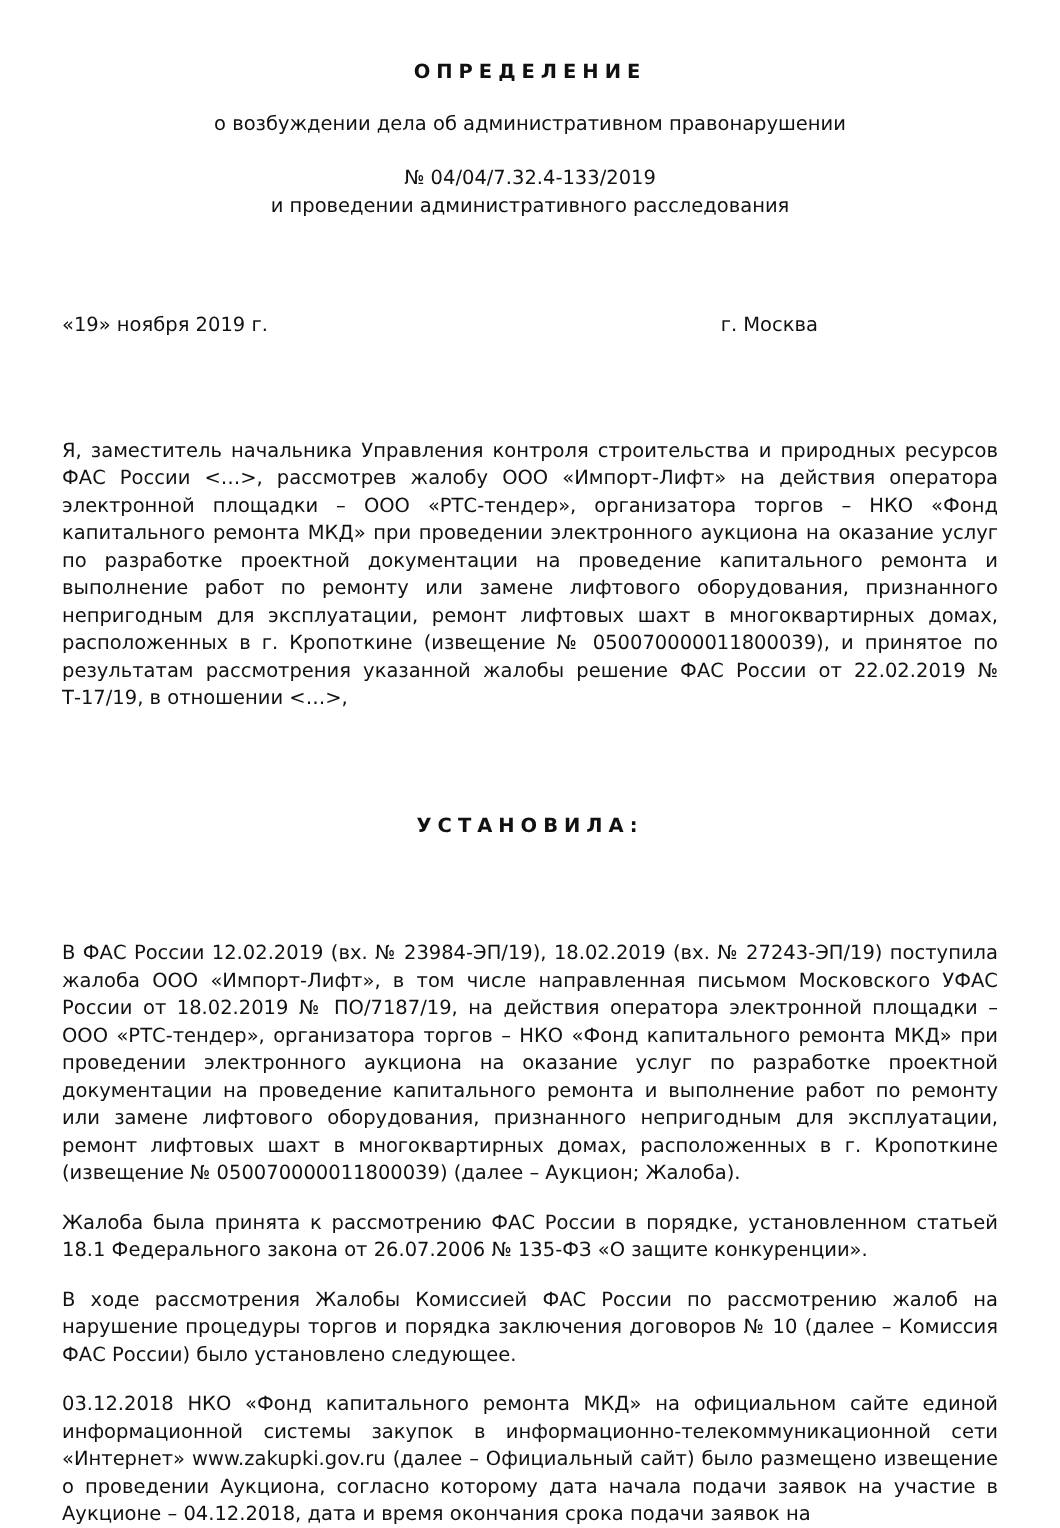ОПРЕДЕЛЕНИЕ
о возбуждении дела об административном правонарушении
№ 04/04/7.32.4-133/2019
и проведении административного расследования
«19» ноября 2019 г. г. Москва
Я, заместитель начальника Управления контроля строительства и природных ресурсов ФАС России <…>, рассмотрев жалобу ООО «Импорт-Лифт» на действия оператора электронной площадки – ООО «РТС-тендер», организатора торгов – НКО «Фонд капитального ремонта МКД» при проведении электронного аукциона на оказание услуг по разработке проектной документации на проведение капитального ремонта и выполнение работ по ремонту или замене лифтового оборудования, признанного непригодным для эксплуатации, ремонт лифтовых шахт в многоквартирных домах, расположенных в г. Кропоткине (извещение № 050070000011800039), и принятое по результатам рассмотрения указанной жалобы решение ФАС России от 22.02.2019 № Т-17/19, в отношении <…>,
УСТАНОВИЛА:
В ФАС России 12.02.2019 (вх. № 23984-ЭП/19), 18.02.2019 (вх. № 27243-ЭП/19) поступила жалоба ООО «Импорт-Лифт», в том числе направленная письмом Московского УФАС России от 18.02.2019 № ПО/7187/19, на действия оператора электронной площадки – ООО «РТС-тендер», организатора торгов – НКО «Фонд капитального ремонта МКД» при проведении электронного аукциона на оказание услуг по разработке проектной документации на проведение капитального ремонта и выполнение работ по ремонту или замене лифтового оборудования, признанного непригодным для эксплуатации, ремонт лифтовых шахт в многоквартирных домах, расположенных в г. Кропоткине (извещение № 050070000011800039) (далее – Аукцион; Жалоба).
Жалоба была принята к рассмотрению ФАС России в порядке, установленном статьей 18.1 Федерального закона от 26.07.2006 № 135-ФЗ «О защите конкуренции».
В ходе рассмотрения Жалобы Комиссией ФАС России по рассмотрению жалоб на нарушение процедуры торгов и порядка заключения договоров № 10 (далее – Комиссия ФАС России) было установлено следующее.
03.12.2018 НКО «Фонд капитального ремонта МКД» на официальном сайте единой информационной системы закупок в информационно-телекоммуникационной сети «Интернет» www.zakupki.gov.ru (далее – Официальный сайт) было размещено извещение о проведении Аукциона, согласно которому дата начала подачи заявок на участие в Аукционе – 04.12.2018, дата и время окончания срока подачи заявок на